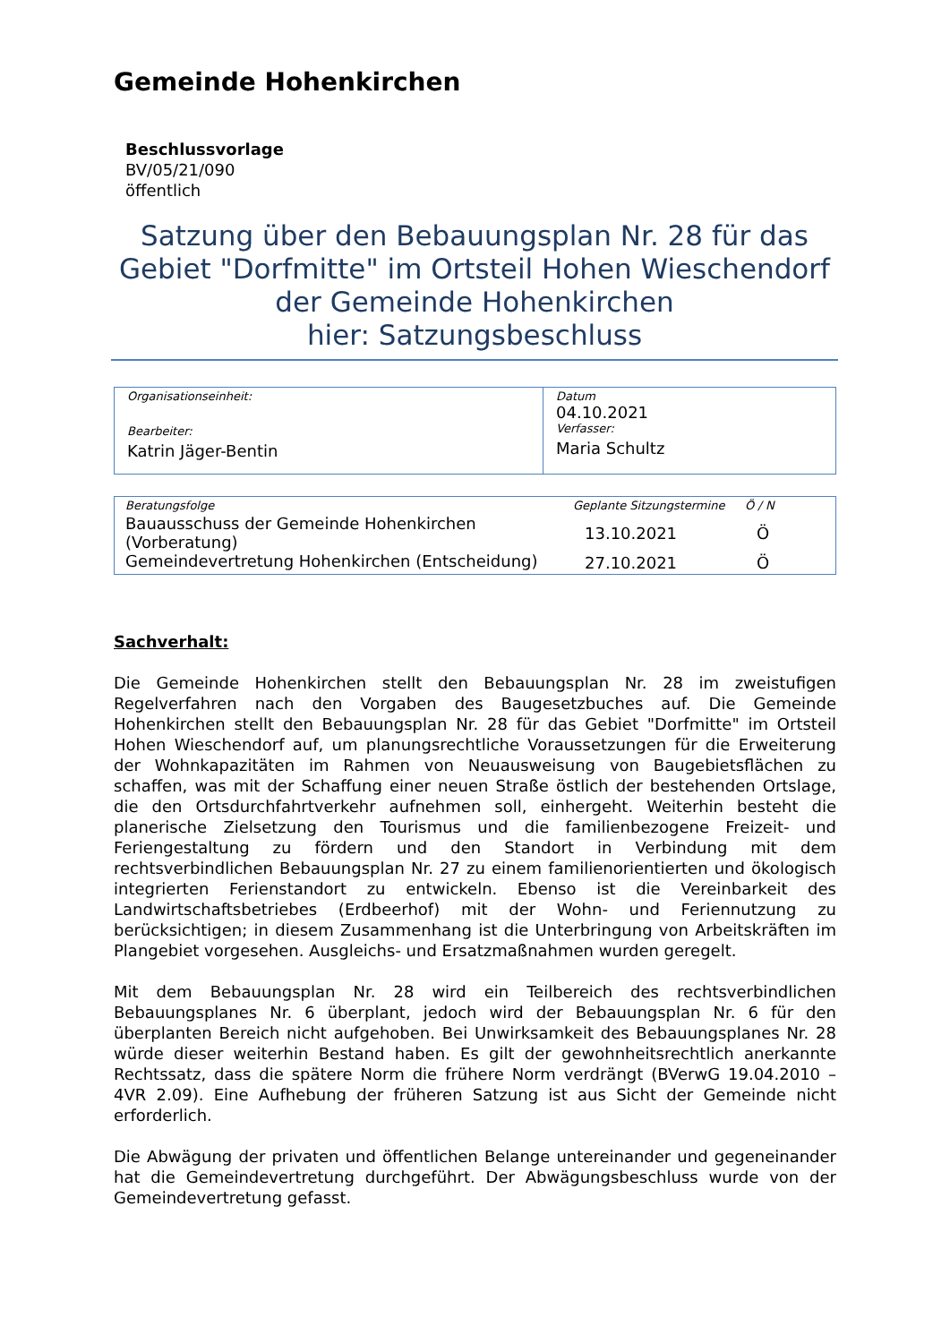Gemeinde Hohenkirchen
Beschlussvorlage
BV/05/21/090
öffentlich
Satzung über den Bebauungsplan Nr. 28 für das Gebiet "Dorfmitte" im Ortsteil Hohen Wieschendorf der Gemeinde Hohenkirchen
hier: Satzungsbeschluss
| Organisationseinheit: Bearbeiter: Katrin Jäger-Bentin | Datum 04.10.2021 Verfasser: Maria Schultz |
| Beratungsfolge | Geplante Sitzungstermine | Ö / N |
| --- | --- | --- |
| Bauausschuss der Gemeinde Hohenkirchen (Vorberatung) | 13.10.2021 | Ö |
| Gemeindevertretung Hohenkirchen (Entscheidung) | 27.10.2021 | Ö |
Sachverhalt:
Die Gemeinde Hohenkirchen stellt den Bebauungsplan Nr. 28 im zweistufigen Regelverfahren nach den Vorgaben des Baugesetzbuches auf. Die Gemeinde Hohenkirchen stellt den Bebauungsplan Nr. 28 für das Gebiet "Dorfmitte" im Ortsteil Hohen Wieschendorf auf, um planungsrechtliche Voraussetzungen für die Erweiterung der Wohnkapazitäten im Rahmen von Neuausweisung von Baugebietsflächen zu schaffen, was mit der Schaffung einer neuen Straße östlich der bestehenden Ortslage, die den Ortsdurchfahrtverkehr aufnehmen soll, einhergeht. Weiterhin besteht die planerische Zielsetzung den Tourismus und die familienbezogene Freizeit- und Feriengestaltung zu fördern und den Standort in Verbindung mit dem rechtsverbindlichen Bebauungsplan Nr. 27 zu einem familienorientierten und ökologisch integrierten Ferienstandort zu entwickeln. Ebenso ist die Vereinbarkeit des Landwirtschaftsbetriebes (Erdbeerhof) mit der Wohn- und Feriennutzung zu berücksichtigen; in diesem Zusammenhang ist die Unterbringung von Arbeitskräften im Plangebiet vorgesehen. Ausgleichs- und Ersatzmaßnahmen wurden geregelt.
Mit dem Bebauungsplan Nr. 28 wird ein Teilbereich des rechtsverbindlichen Bebauungsplanes Nr. 6 überplant, jedoch wird der Bebauungsplan Nr. 6 für den überplanten Bereich nicht aufgehoben. Bei Unwirksamkeit des Bebauungsplanes Nr. 28 würde dieser weiterhin Bestand haben. Es gilt der gewohnheitsrechtlich anerkannte Rechtssatz, dass die spätere Norm die frühere Norm verdrängt (BVerwG 19.04.2010 – 4VR 2.09). Eine Aufhebung der früheren Satzung ist aus Sicht der Gemeinde nicht erforderlich.
Die Abwägung der privaten und öffentlichen Belange untereinander und gegeneinander hat die Gemeindevertretung durchgeführt. Der Abwägungsbeschluss wurde von der Gemeindevertretung gefasst.